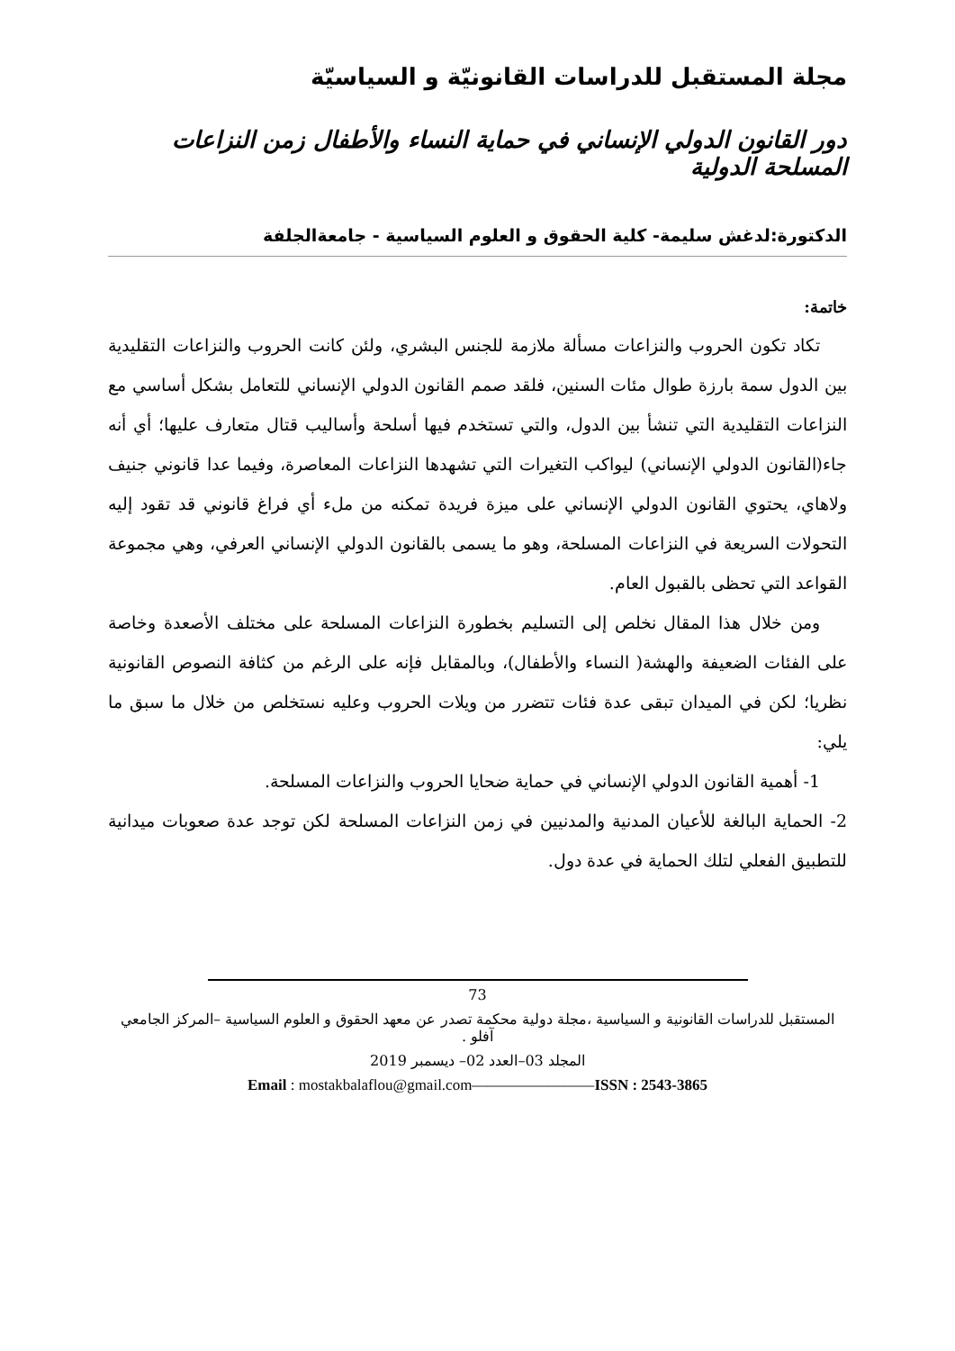مجلة المستقبل للدراسات القانونيّة و السياسيّة
دور القانون الدولي الإنساني في حماية النساء والأطفال زمن النزاعات المسلحة الدولية
الدكتورة:لدغش سليمة- كلية الحقوق و العلوم السياسية - جامعةالجلفة
خاتمة:
تكاد تكون الحروب والنزاعات مسألة ملازمة للجنس البشري، ولئن كانت الحروب والنزاعات التقليدية بين الدول سمة بارزة طوال مئات السنين، فلقد صمم القانون الدولي الإنساني للتعامل بشكل أساسي مع النزاعات التقليدية التي تنشأ بين الدول، والتي تستخدم فيها أسلحة وأساليب قتال متعارف عليها؛ أي أنه جاء(القانون الدولي الإنساني) ليواكب التغيرات التي تشهدها النزاعات المعاصرة، وفيما عدا قانوني جنيف ولاهاي، يحتوي القانون الدولي الإنساني على ميزة فريدة تمكنه من ملء أي فراغ قانوني قد تقود إليه التحولات السريعة في النزاعات المسلحة، وهو ما يسمى بالقانون الدولي الإنساني العرفي، وهي مجموعة القواعد التي تحظى بالقبول العام.
ومن خلال هذا المقال نخلص إلى التسليم بخطورة النزاعات المسلحة على مختلف الأصعدة وخاصة على الفئات الضعيفة والهشة( النساء والأطفال)، وبالمقابل فإنه على الرغم من كثافة النصوص القانونية نظريا؛ لكن في الميدان تبقى عدة فئات تتضرر من ويلات الحروب وعليه نستخلص من خلال ما سبق ما يلي:
1- أهمية القانون الدولي الإنساني في حماية ضحايا الحروب والنزاعات المسلحة.
2- الحماية البالغة للأعيان المدنية والمدنيين في زمن النزاعات المسلحة لكن توجد عدة صعوبات ميدانية للتطبيق الفعلي لتلك الحماية في عدة دول.
73
المستقبل للدراسات القانونية و السياسية ،مجلة دولية محكمة تصدر عن معهد الحقوق و العلوم السياسية –المركز الجامعي آفلو .
المجلد 03–العدد 02– ديسمبر 2019
Email : mostakbalaflou@gmail.com————————ISSN : 2543-3865